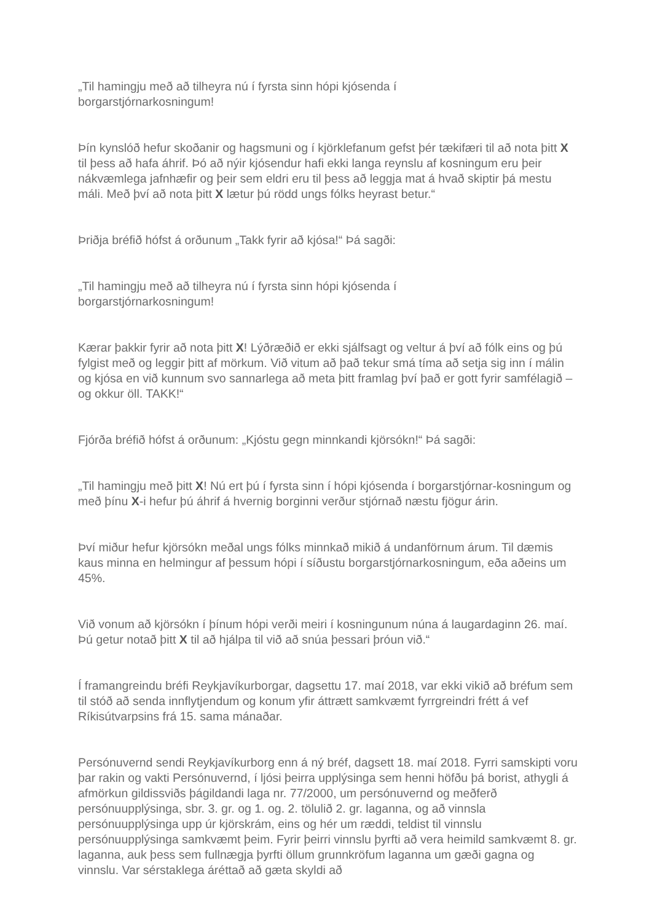„Til hamingju með að tilheyra nú í fyrsta sinn hópi kjósenda í
borgarstjórnarkosningum!
Þín kynslóð hefur skoðanir og hagsmuni og í kjörklefanum gefst þér tækifæri til að nota þitt X til þess að hafa áhrif. Þó að nýir kjósendur hafi ekki langa reynslu af kosningum eru þeir nákvæmlega jafnhæfir og þeir sem eldri eru til þess að leggja mat á hvað skiptir þá mestu máli. Með því að nota þitt X lætur þú rödd ungs fólks heyrast betur.“
Þriðja bréfið hófst á orðunum „Takk fyrir að kjósa!“ Þá sagði:
„Til hamingju með að tilheyra nú í fyrsta sinn hópi kjósenda í
borgarstjórnarkosningum!
Kærar þakkir fyrir að nota þitt X! Lýðræðið er ekki sjálfsagt og veltur á því að fólk eins og þú fylgist með og leggir þitt af mörkum. Við vitum að það tekur smá tíma að setja sig inn í málin og kjósa en við kunnum svo sannarlega að meta þitt framlag því það er gott fyrir samfélagið – og okkur öll. TAKK!“
Fjórða bréfið hófst á orðunum: „Kjóstu gegn minnkandi kjörsókn!“ Þá sagði:
„Til hamingju með þitt X! Nú ert þú í fyrsta sinn í hópi kjósenda í borgarstjórnar-kosningum og með þínu X-i hefur þú áhrif á hvernig borginni verður stjórnað næstu fjögur árin.
Því miður hefur kjörsókn meðal ungs fólks minnkað mikið á undanförnum árum. Til dæmis kaus minna en helmingur af þessum hópi í síðustu borgarstjórnarkosningum, eða aðeins um 45%.
Við vonum að kjörsókn í þínum hópi verði meiri í kosningunum núna á laugardaginn 26. maí. Þú getur notað þitt X til að hjálpa til við að snúa þessari þróun við.“
Í framangreindu bréfi Reykjavíkurborgar, dagsettu 17. maí 2018, var ekki vikið að bréfum sem til stóð að senda innflytjendum og konum yfir áttrætt samkvæmt fyrrgreindri frétt á vef Ríkisútvarpsins frá 15. sama mánaðar.
Persónuvernd sendi Reykjavíkurborg enn á ný bréf, dagsett 18. maí 2018. Fyrri samskipti voru þar rakin og vakti Persónuvernd, í ljósi þeirra upplýsinga sem henni höfðu þá borist, athygli á afmörkun gildissviðs þágildandi laga nr. 77/2000, um persónuvernd og meðferð persónuupplýsinga, sbr. 3. gr. og 1. og. 2. tölulið 2. gr. laganna, og að vinnsla persónuupplýsinga upp úr kjörskrám, eins og hér um ræddi, teldist til vinnslu persónuupplýsinga samkvæmt þeim. Fyrir þeirri vinnslu þyrfti að vera heimild samkvæmt 8. gr. laganna, auk þess sem fullnægja þyrfti öllum grunnkröfum laganna um gæði gagna og vinnslu. Var sérstaklega áréttað að gæta skyldi að